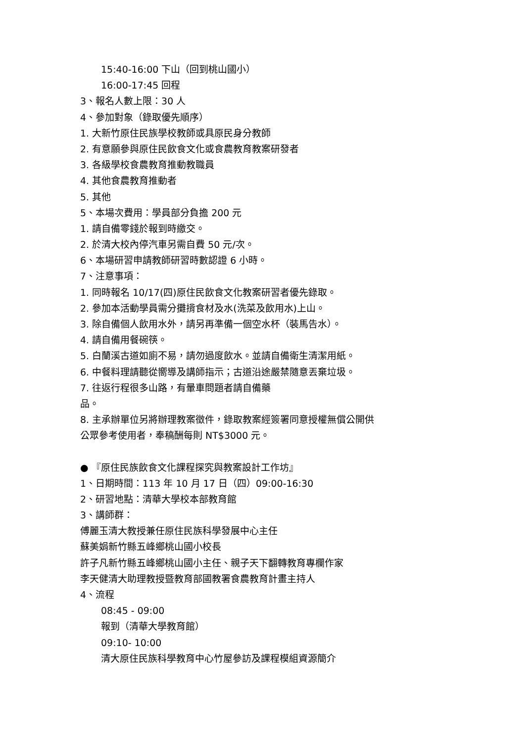15:40-16:00 下山（回到桃山國小）
16:00-17:45 回程
3、報名人數上限：30 人
4、參加對象（錄取優先順序）
1. 大新竹原住民族學校教師或具原民身分教師
2. 有意願參與原住民飲食文化或食農教育教案研發者
3. 各級學校食農教育推動教職員
4. 其他食農教育推動者
5. 其他
5、本場次費用：學員部分負擔 200 元
1. 請自備零錢於報到時繳交。
2. 於清大校內停汽車另需自費 50 元/次。
6、本場研習申請教師研習時數認證 6 小時。
7、注意事項：
1. 同時報名 10/17(四)原住民飲食文化教案研習者優先錄取。
2. 參加本活動學員需分攤揹食材及水(洗菜及飲用水)上山。
3. 除自備個人飲用水外，請另再準備一個空水杯（裝馬告水）。
4. 請自備用餐碗筷。
5. 白蘭溪古道如廁不易，請勿過度飲水。並請自備衛生清潔用紙。
6. 中餐料理請聽從嚮導及講師指示；古道沿途嚴禁隨意丟棄垃圾。
7. 往返行程很多山路，有暈車問題者請自備藥
品。
8. 主承辦單位另將辦理教案徵件，錄取教案經簽署同意授權無償公開供
公眾參考使用者，奉稿酬每則 NT$3000 元。
● 『原住民族飲食文化課程探究與教案設計工作坊』
1、日期時間：113 年 10 月 17 日（四）09:00-16:30
2、研習地點：清華大學校本部教育館
3、講師群：
傅麗玉清大教授兼任原住民族科學發展中心主任
蘇美娟新竹縣五峰鄉桃山國小校長
許子凡新竹縣五峰鄉桃山國小主任、親子天下翻轉教育專欄作家
李天健清大助理教授暨教育部國教署食農教育計畫主持人
4、流程
08:45 - 09:00
報到（清華大學教育館）
09:10- 10:00
清大原住民族科學教育中心竹屋參訪及課程模組資源簡介